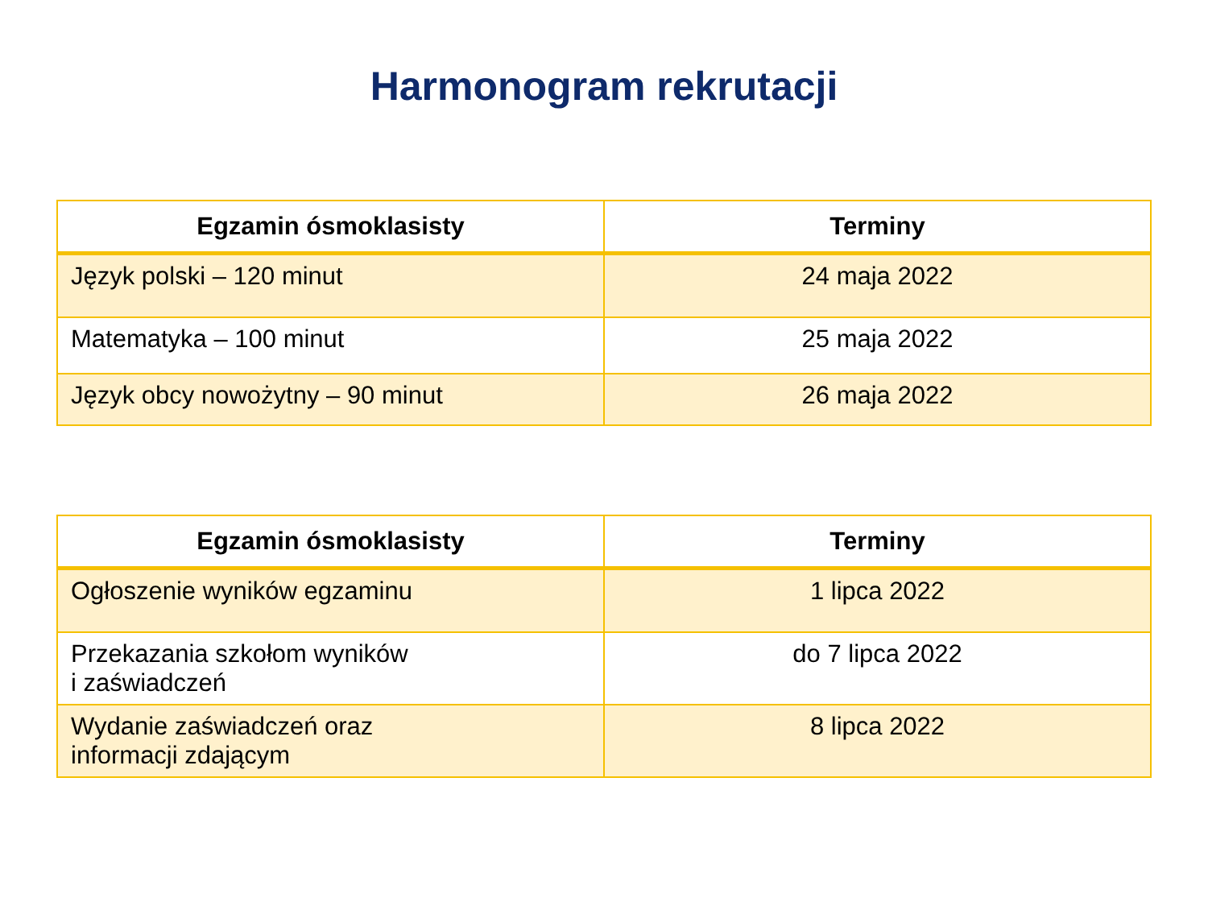Harmonogram rekrutacji
| Egzamin ósmoklasisty | Terminy |
| --- | --- |
| Język polski – 120 minut | 24 maja 2022 |
| Matematyka – 100 minut | 25 maja 2022 |
| Język obcy nowożytny – 90 minut | 26 maja 2022 |
| Egzamin ósmoklasisty | Terminy |
| --- | --- |
| Ogłoszenie wyników egzaminu | 1 lipca 2022 |
| Przekazania szkołom wyników i zaświadczeń | do 7 lipca 2022 |
| Wydanie zaświadczeń oraz informacji zdającym | 8 lipca 2022 |